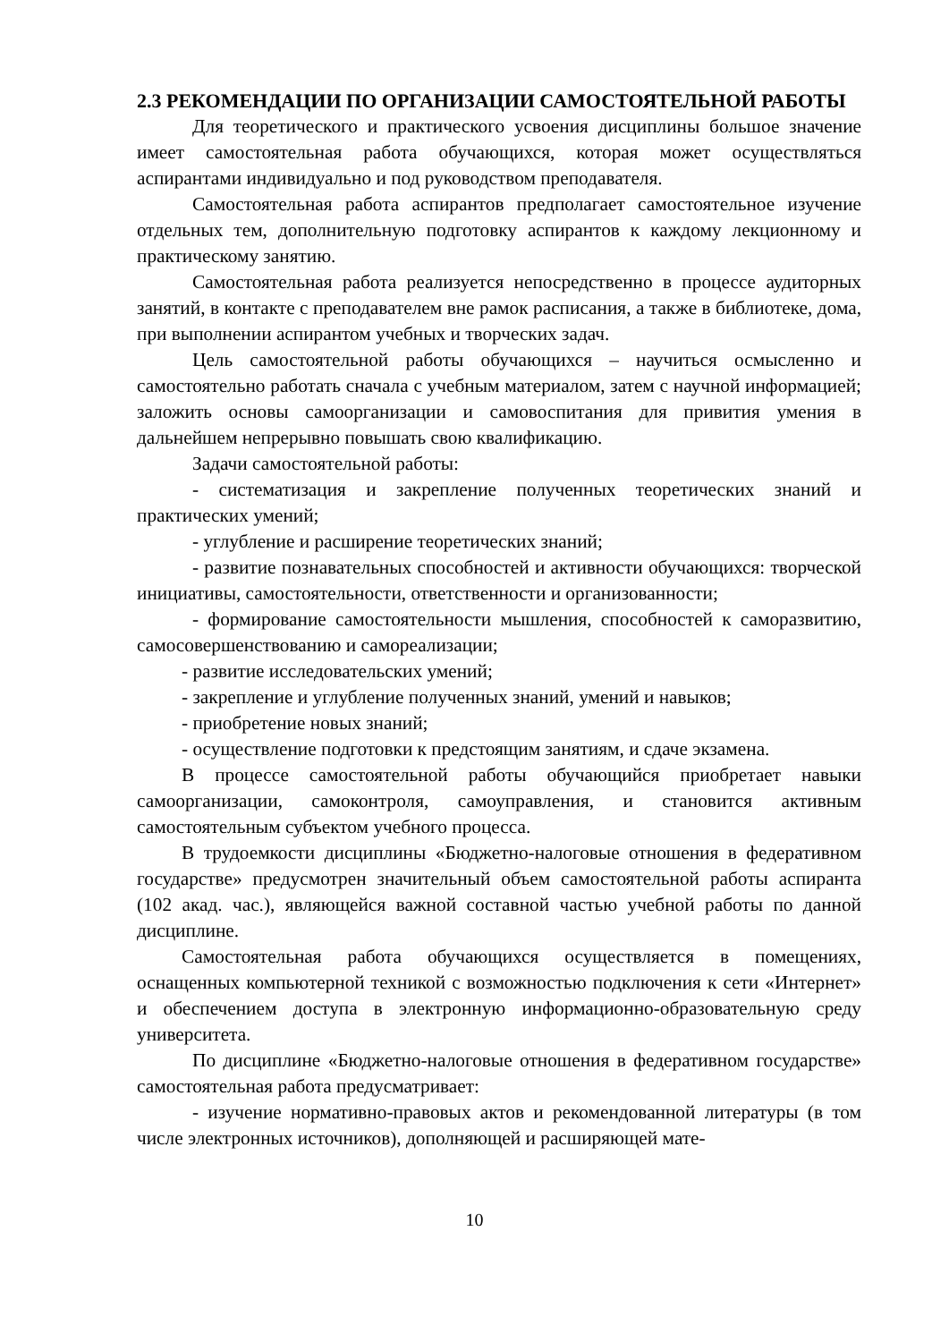2.3 РЕКОМЕНДАЦИИ ПО ОРГАНИЗАЦИИ САМОСТОЯТЕЛЬНОЙ РАБОТЫ
Для теоретического и практического усвоения дисциплины большое значение имеет самостоятельная работа обучающихся, которая может осуществляться аспирантами индивидуально и под руководством преподавателя.
Самостоятельная работа аспирантов предполагает самостоятельное изучение отдельных тем, дополнительную подготовку аспирантов к каждому лекционному и практическому занятию.
Самостоятельная работа реализуется непосредственно в процессе аудиторных занятий, в контакте с преподавателем вне рамок расписания, а также в библиотеке, дома, при выполнении аспирантом учебных и творческих задач.
Цель самостоятельной работы обучающихся – научиться осмысленно и самостоятельно работать сначала с учебным материалом, затем с научной информацией; заложить основы самоорганизации и самовоспитания для привития умения в дальнейшем непрерывно повышать свою квалификацию.
Задачи самостоятельной работы:
- систематизация и закрепление полученных теоретических знаний и практических умений;
- углубление и расширение теоретических знаний;
- развитие познавательных способностей и активности обучающихся: творческой инициативы, самостоятельности, ответственности и организованности;
- формирование самостоятельности мышления, способностей к саморазвитию, самосовершенствованию и самореализации;
- развитие исследовательских умений;
- закрепление и углубление полученных знаний, умений и навыков;
- приобретение новых знаний;
- осуществление подготовки к предстоящим занятиям, и сдаче экзамена.
В процессе самостоятельной работы обучающийся приобретает навыки самоорганизации, самоконтроля, самоуправления, и становится активным самостоятельным субъектом учебного процесса.
В трудоемкости дисциплины «Бюджетно-налоговые отношения в федеративном государстве» предусмотрен значительный объем самостоятельной работы аспиранта (102 акад. час.), являющейся важной составной частью учебной работы по данной дисциплине.
Самостоятельная работа обучающихся осуществляется в помещениях, оснащенных компьютерной техникой с возможностью подключения к сети «Интернет» и обеспечением доступа в электронную информационно-образовательную среду университета.
По дисциплине «Бюджетно-налоговые отношения в федеративном государстве» самостоятельная работа предусматривает:
- изучение нормативно-правовых актов и рекомендованной литературы (в том числе электронных источников), дополняющей и расширяющей мате-
10